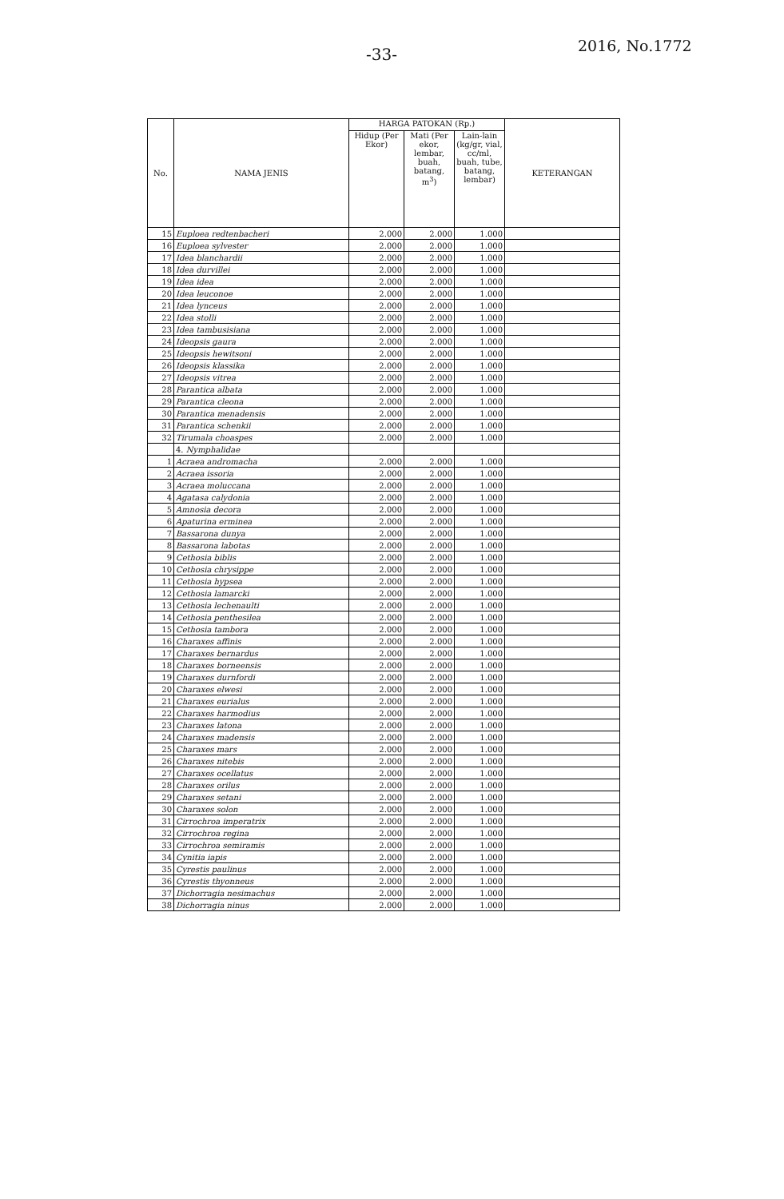-33- 2016, No.1772
| No. | NAMA JENIS | HARGA PATOKAN (Rp.) | | | KETERANGAN |
| --- | --- | --- | --- | --- | --- |
| | | Hidup (Per Ekor) | Mati (Per ekor, lembar, buah, batang, m<sup>3</sup>) | Lain-lain (kg/gr, vial, cc/ml, buah, tube, batang, lembar) | |
| 15 | Euploea redtenbacheri | 2.000 | 2.000 | 1.000 | |
| 16 | Euploea sylvester | 2.000 | 2.000 | 1.000 | |
| 17 | Idea blanchardii | 2.000 | 2.000 | 1.000 | |
| 18 | Idea durvillei | 2.000 | 2.000 | 1.000 | |
| 19 | Idea idea | 2.000 | 2.000 | 1.000 | |
| 20 | Idea leuconoe | 2.000 | 2.000 | 1.000 | |
| 21 | Idea lynceus | 2.000 | 2.000 | 1.000 | |
| 22 | Idea stolli | 2.000 | 2.000 | 1.000 | |
| 23 | Idea tambusisiana | 2.000 | 2.000 | 1.000 | |
| 24 | Ideopsis gaura | 2.000 | 2.000 | 1.000 | |
| 25 | Ideopsis hewitsoni | 2.000 | 2.000 | 1.000 | |
| 26 | Ideopsis klassika | 2.000 | 2.000 | 1.000 | |
| 27 | Ideopsis vitrea | 2.000 | 2.000 | 1.000 | |
| 28 | Parantica albata | 2.000 | 2.000 | 1.000 | |
| 29 | Parantica cleona | 2.000 | 2.000 | 1.000 | |
| 30 | Parantica menadensis | 2.000 | 2.000 | 1.000 | |
| 31 | Parantica schenkii | 2.000 | 2.000 | 1.000 | |
| 32 | Tirumala choaspes | 2.000 | 2.000 | 1.000 | |
| | 4. Nymphalidae | | | | |
| 1 | Acraea andromacha | 2.000 | 2.000 | 1.000 | |
| 2 | Acraea issoria | 2.000 | 2.000 | 1.000 | |
| 3 | Acraea moluccana | 2.000 | 2.000 | 1.000 | |
| 4 | Agatasa calydonia | 2.000 | 2.000 | 1.000 | |
| 5 | Amnosia decora | 2.000 | 2.000 | 1.000 | |
| 6 | Apaturina erminea | 2.000 | 2.000 | 1.000 | |
| 7 | Bassarona dunya | 2.000 | 2.000 | 1.000 | |
| 8 | Bassarona labotas | 2.000 | 2.000 | 1.000 | |
| 9 | Cethosia biblis | 2.000 | 2.000 | 1.000 | |
| 10 | Cethosia chrysippe | 2.000 | 2.000 | 1.000 | |
| 11 | Cethosia hypsea | 2.000 | 2.000 | 1.000 | |
| 12 | Cethosia lamarcki | 2.000 | 2.000 | 1.000 | |
| 13 | Cethosia lechenaulti | 2.000 | 2.000 | 1.000 | |
| 14 | Cethosia penthesilea | 2.000 | 2.000 | 1.000 | |
| 15 | Cethosia tambora | 2.000 | 2.000 | 1.000 | |
| 16 | Charaxes affinis | 2.000 | 2.000 | 1.000 | |
| 17 | Charaxes bernardus | 2.000 | 2.000 | 1.000 | |
| 18 | Charaxes borneensis | 2.000 | 2.000 | 1.000 | |
| 19 | Charaxes durnfordi | 2.000 | 2.000 | 1.000 | |
| 20 | Charaxes elwesi | 2.000 | 2.000 | 1.000 | |
| 21 | Charaxes eurialus | 2.000 | 2.000 | 1.000 | |
| 22 | Charaxes harmodius | 2.000 | 2.000 | 1.000 | |
| 23 | Charaxes latona | 2.000 | 2.000 | 1.000 | |
| 24 | Charaxes madensis | 2.000 | 2.000 | 1.000 | |
| 25 | Charaxes mars | 2.000 | 2.000 | 1.000 | |
| 26 | Charaxes nitebis | 2.000 | 2.000 | 1.000 | |
| 27 | Charaxes ocellatus | 2.000 | 2.000 | 1.000 | |
| 28 | Charaxes orilus | 2.000 | 2.000 | 1.000 | |
| 29 | Charaxes setani | 2.000 | 2.000 | 1.000 | |
| 30 | Charaxes solon | 2.000 | 2.000 | 1.000 | |
| 31 | Cirrochroa imperatrix | 2.000 | 2.000 | 1.000 | |
| 32 | Cirrochroa regina | 2.000 | 2.000 | 1.000 | |
| 33 | Cirrochroa semiramis | 2.000 | 2.000 | 1.000 | |
| 34 | Cynitia iapis | 2.000 | 2.000 | 1.000 | |
| 35 | Cyrestis paulinus | 2.000 | 2.000 | 1.000 | |
| 36 | Cyrestis thyonneus | 2.000 | 2.000 | 1.000 | |
| 37 | Dichorragia nesimachus | 2.000 | 2.000 | 1.000 | |
| 38 | Dichorragia ninus | 2.000 | 2.000 | 1.000 | |